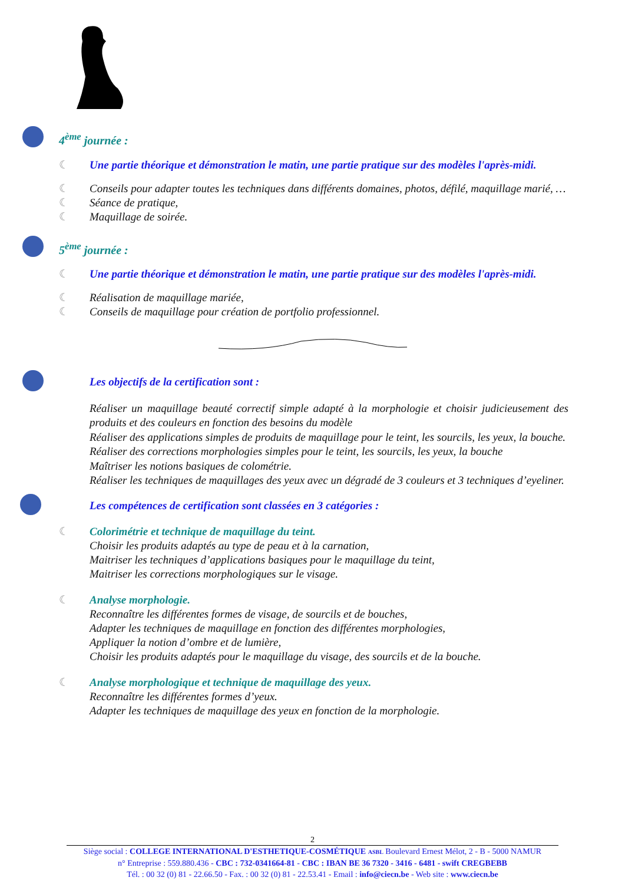4<sup>ème</sup> journée :
☾ Une partie théorique et démonstration le matin, une partie pratique sur des modèles l'après-midi.
☾ Conseils pour adapter toutes les techniques dans différents domaines, photos, défilé, maquillage marié, …
☾ Séance de pratique,
☾ Maquillage de soirée.
5<sup>ème</sup> journée :
☾ Une partie théorique et démonstration le matin, une partie pratique sur des modèles l'après-midi.
☾ Réalisation de maquillage mariée,
☾ Conseils de maquillage pour création de portfolio professionnel.
Les objectifs de la certification sont :
Réaliser un maquillage beauté correctif simple adapté à la morphologie et choisir judicieusement des produits et des couleurs en fonction des besoins du modèle
Réaliser des applications simples de produits de maquillage pour le teint, les sourcils, les yeux, la bouche.
Réaliser des corrections morphologies simples pour le teint, les sourcils, les yeux, la bouche
Maîtriser les notions basiques de colométrie.
Réaliser les techniques de maquillages des yeux avec un dégradé de 3 couleurs et 3 techniques d’eyeliner.
Les compétences de certification sont classées en 3 catégories :
☾ Colorimétrie et technique de maquillage du teint.
Choisir les produits adaptés au type de peau et à la carnation,
Maitriser les techniques d’applications basiques pour le maquillage du teint,
Maitriser les corrections morphologiques sur le visage.
☾ Analyse morphologie.
Reconnaître les différentes formes de visage, de sourcils et de bouches,
Adapter les techniques de maquillage en fonction des différentes morphologies,
Appliquer la notion d’ombre et de lumière,
Choisir les produits adaptés pour le maquillage du visage, des sourcils et de la bouche.
☾ Analyse morphologique et technique de maquillage des yeux.
Reconnaître les différentes formes d’yeux.
Adapter les techniques de maquillage des yeux en fonction de la morphologie.
2
Siège social : COLLEGE INTERNATIONAL D'ESTHETIQUE-COSMÉTIQUE ASBL Boulevard Ernest Mélot, 2 - B - 5000 NAMUR
n° Entreprise : 559.880.436 - CBC : 732-0341664-81 - CBC : IBAN BE 36 7320 - 3416 - 6481 - swift CREGBEBB
Tél. : 00 32 (0) 81 - 22.66.50 - Fax. : 00 32 (0) 81 - 22.53.41 - Email : info@ciecn.be - Web site : www.ciecn.be